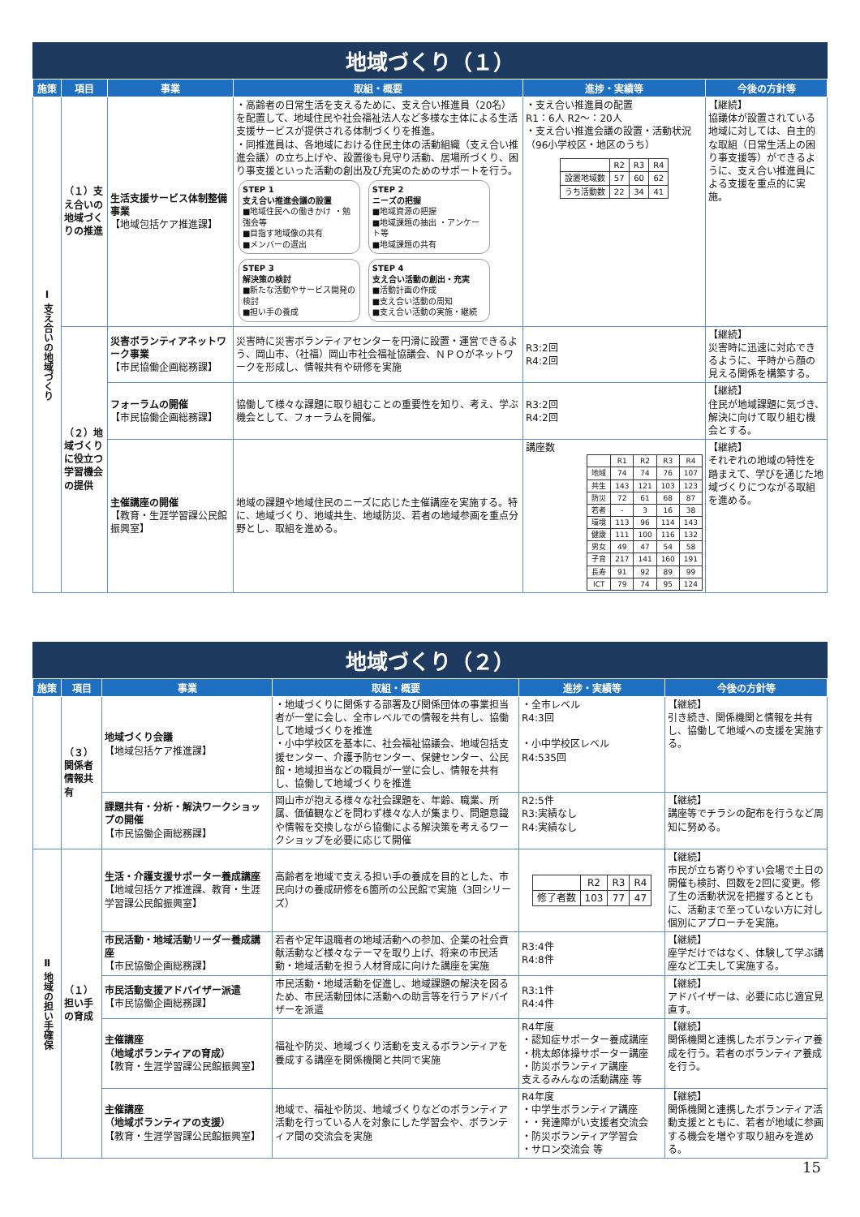地域づくり（１）
| 施策 | 項目 | 事業 | 取組・概要 | 進捗・実績等 | 今後の方針等 |
| --- | --- | --- | --- | --- | --- |
| Ⅰ 支え合いの地域づくり | （１）支え合いの地域づくりの推進 | 生活支援サービス体制整備事業 【地域包括ケア推進課】 | ・高齢者の日常生活を支えるために、支え合い推進員（20名）を配置して、地域住民や社会福祉法人など多様な主体による生活支援サービスが提供される体制づくりを推進。 ・同推進員は、各地域における住民主体の活動組織（支え合い推進会議）の立ち上げや、設置後も見守り活動、居場所づくり、困り事支援といった活動の創出及び充実のためのサポートを行う。 STEP 1 支え合い推進会議の設置 ■地域住民への働きかけ ・勉強会等 ■目指す地域像の共有 ■メンバーの選出 STEP 2 ニーズの把握 ■地域資源の把握 ■地域課題の抽出 ・アンケート等 ■地域課題の共有 STEP 3 解決策の検討 ■新たな活動やサービス開発の検討 ■担い手の養成 STEP 4 支え合い活動の創出・充実 ■活動計画の作成 ■支え合い活動の周知 ■支え合い活動の実施・継続 | ・支え合い推進員の配置 R1：6人 R2～：20人 ・支え合い推進会議の設置・活動状況（96小学校区・地区のうち） / / R2 / R3 / R4 / / 設置地域数 / 57 / 60 / 62 / / うち活動数 / 22 / 34 / 41 / | 【継続】 協議体が設置されている地域に対しては、自主的な取組（日常生活上の困り事支援等）ができるように、支え合い推進員による支援を重点的に実施。 |
| | （２）地域づくりに役立つ学習機会の提供 | 災害ボランティアネットワーク事業 【市民協働企画総務課】 | 災害時に災害ボランティアセンターを円滑に設置・運営できるよう、岡山市、（社福）岡山市社会福祉協議会、ＮＰＯがネットワークを形成し、情報共有や研修を実施 | R3:2回 R4:2回 | 【継続】 災害時に迅速に対応できるように、平時から顔の見える関係を構築する。 |
| | | フォーラムの開催 【市民協働企画総務課】 | 協働して様々な課題に取り組むことの重要性を知り、考え、学ぶ機会として、フォーラムを開催。 | R3:2回 R4:2回 | 【継続】 住民が地域課題に気づき、解決に向けて取り組む機会とする。 |
| | | 主催講座の開催 【教育・生涯学習課公民館振興室】 | 地域の課題や地域住民のニーズに応じた主催講座を実施する。特に、地域づくり、地域共生、地域防災、若者の地域参画を重点分野とし、取組を進める。 | 講座数 / / R1 / R2 / R3 / R4 / / 地域 / 74 / 74 / 76 / 107 / / 共生 / 143 / 121 / 103 / 123 / / 防災 / 72 / 61 / 68 / 87 / / 若者 / - / 3 / 16 / 38 / / 環境 / 113 / 96 / 114 / 143 / / 健康 / 111 / 100 / 116 / 132 / / 男女 / 49 / 47 / 54 / 58 / / 子育 / 217 / 141 / 160 / 191 / / 長寿 / 91 / 92 / 89 / 99 / / ICT / 79 / 74 / 95 / 124 / | 【継続】 それぞれの地域の特性を踏まえて、学びを通じた地域づくりにつながる取組を進める。 |
地域づくり（２）
| 施策 | 項目 | 事業 | 取組・概要 | 進捗・実績等 | 今後の方針等 |
| --- | --- | --- | --- | --- | --- |
| | （３）関係者情報共有 | 地域づくり会議 【地域包括ケア推進課】 | ・地域づくりに関係する部署及び関係団体の事業担当者が一堂に会し、全市レベルでの情報を共有し、協働して地域づくりを推進 ・小中学校区を基本に、社会福祉協議会、地域包括支援センター、介護予防センター、保健センター、公民館・地域担当などの職員が一堂に会し、情報を共有し、協働して地域づくりを推進 | ・全市レベル R4:3回 ・小中学校区レベル R4:535回 | 【継続】 引き続き、関係機関と情報を共有し、協働して地域への支援を実施する。 |
| | | 課題共有・分析・解決ワークショップの開催 【市民協働企画総務課】 | 岡山市が抱える様々な社会課題を、年齢、職業、所属、価値観などを問わず様々な人が集まり、問題意識や情報を交換しながら協働による解決策を考えるワークショップを必要に応じて開催 | R2:5件 R3:実績なし R4:実績なし | 【継続】 講座等でチラシの配布を行うなど周知に努める。 |
| Ⅱ 地域の担い手確保 | （１）担い手の育成 | 生活・介護支援サポーター養成講座 【地域包括ケア推進課、教育・生涯学習課公民館振興室】 | 高齢者を地域で支える担い手の養成を目的とした、市民向けの養成研修を6箇所の公民館で実施（3回シリーズ） | / / R2 / R3 / R4 / / 修了者数 / 103 / 77 / 47 / | 【継続】 市民が立ち寄りやすい会場で土日の開催も検討、回数を2回に変更。修了生の活動状況を把握するとともに、活動まで至っていない方に対し個別にアプローチを実施。 |
| | | 市民活動・地域活動リーダー養成講座 【市民協働企画総務課】 | 若者や定年退職者の地域活動への参加、企業の社会貢献活動など様々なテーマを取り上げ、将来の市民活動・地域活動を担う人材育成に向けた講座を実施 | R3:4件 R4:8件 | 【継続】 座学だけではなく、体験して学ぶ講座など工夫して実施する。 |
| | | 市民活動支援アドバイザー派遣 【市民協働企画総務課】 | 市民活動・地域活動を促進し、地域課題の解決を図るため、市民活動団体に活動への助言等を行うアドバイザーを派遣 | R3:1件 R4:4件 | 【継続】 アドバイザーは、必要に応じ適宜見直す。 |
| | | 主催講座 （地域ボランティアの育成） 【教育・生涯学習課公民館振興室】 | 福祉や防災、地域づくり活動を支えるボランティアを養成する講座を関係機関と共同で実施 | R4年度 ・認知症サポーター養成講座 ・桃太郎体操サポーター講座 ・防災ボランティア講座 支えるみんなの活動講座 等 | 【継続】 関係機関と連携したボランティア養成を行う。若者のボランティア養成を行う。 |
| | | 主催講座 （地域ボランティアの支援） 【教育・生涯学習課公民館振興室】 | 地域で、福祉や防災、地域づくりなどのボランティア活動を行っている人を対象にした学習会や、ボランティア間の交流会を実施 | R4年度 ・中学生ボランティア講座 ・・発達障がい支援者交流会 ・防災ボランティア学習会 ・サロン交流会 等 | 【継続】 関係機関と連携したボランティア活動支援とともに、若者が地域に参画する機会を増やす取り組みを進める。 |
15